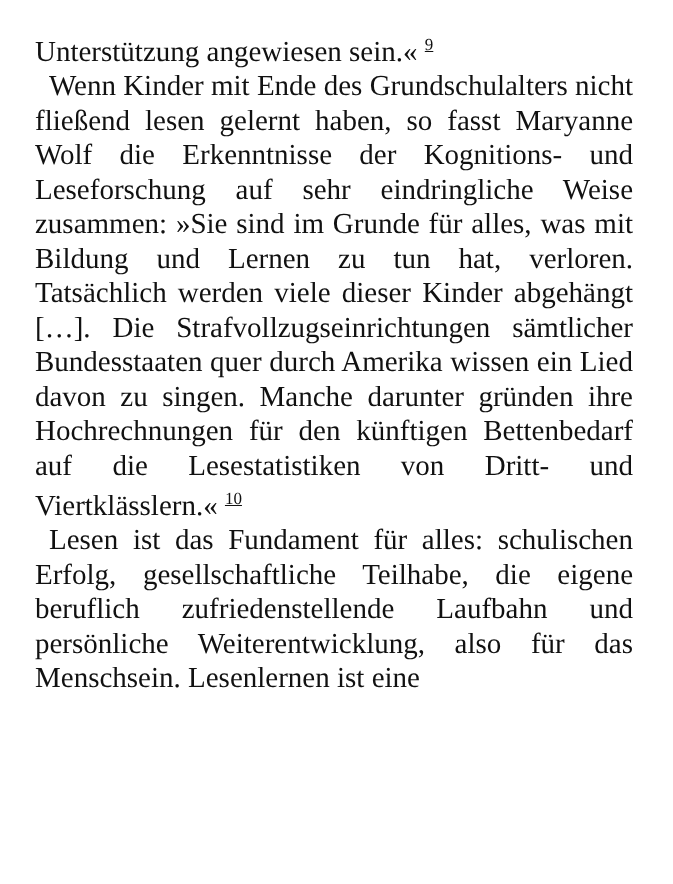Unterstützung angewiesen sein.« <sup>9</sup>
Wenn Kinder mit Ende des Grundschulalters nicht fließend lesen gelernt haben, so fasst Maryanne Wolf die Erkenntnisse der Kognitions- und Leseforschung auf sehr eindringliche Weise zusammen: »Sie sind im Grunde für alles, was mit Bildung und Lernen zu tun hat, verloren. Tatsächlich werden viele dieser Kinder abgehängt […]. Die Strafvollzugseinrichtungen sämtlicher Bundesstaaten quer durch Amerika wissen ein Lied davon zu singen. Manche darunter gründen ihre Hochrechnungen für den künftigen Bettenbedarf auf die Lesestatistiken von Dritt- und Viertklässlern.« <sup>10</sup>
Lesen ist das Fundament für alles: schulischen Erfolg, gesellschaftliche Teilhabe, die eigene beruflich zufriedenstellende Laufbahn und persönliche Weiterentwicklung, also für das Menschsein. Lesenlernen ist eine